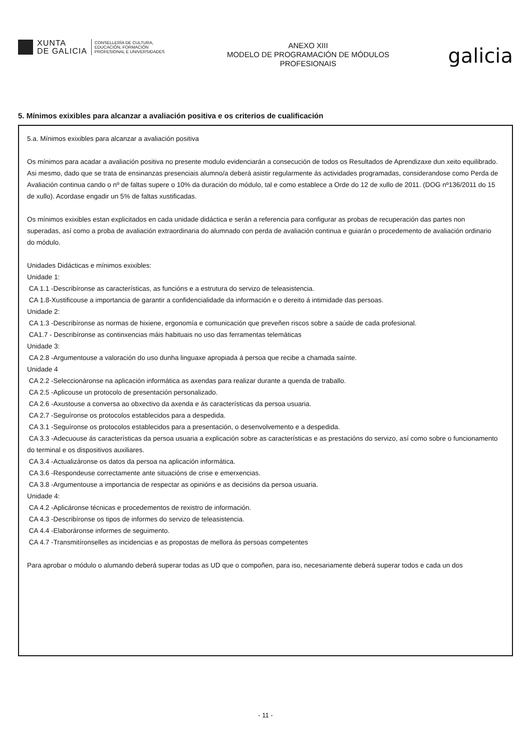XUNTA
DE GALICIA
CONSELLERÍA DE CULTURA,
EDUCACIÓN, FORMACIÓN
PROFESIONAL E UNIVERSIDADES
ANEXO XIII
MODELO DE PROGRAMACIÓN DE MÓDULOS
PROFESIONAIS
galicia
5. Mínimos exixibles para alcanzar a avaliación positiva e os criterios de cualificación
5.a. Mínimos exixibles para alcanzar a avaliación positiva
Os mínimos para acadar a avaliación positiva no presente modulo evidenciarán a consecución de todos os Resultados de Aprendizaxe dun xeito equilibrado. Asi mesmo, dado que se trata de ensinanzas presenciais alumno/a deberá asistir regularmente ás actividades programadas, considerandose como Perda de Avaliación continua cando o nº de faltas supere o 10% da duración do módulo, tal e como establece a Orde do 12 de xullo de 2011. (DOG nº136/2011 do 15 de xullo). Acordase engadir un 5% de faltas xustificadas.
Os mínimos exixibles estan explicitados en cada unidade didáctica e serán a referencia para configurar as probas de recuperación das partes non superadas, así como a proba de avaliación extraordinaria do alumnado con perda de avaliación continua e guiarán o procedemento de avaliación ordinario do módulo.
Unidades Didácticas e mínimos exixibles:
Unidade 1:
CA 1.1 -Describíronse as características, as funcións e a estrutura do servizo de teleasistencia.
CA 1.8-Xustificouse a importancia de garantir a confidencialidade da información e o dereito á intimidade das persoas.
Unidade 2:
CA 1.3 -Describíronse as normas de hixiene, ergonomía e comunicación que preveñen riscos sobre a saúde de cada profesional.
CA1.7 - Describíronse as continxencias máis habituais no uso das ferramentas telemáticas
Unidade 3:
CA 2.8 -Argumentouse a valoración do uso dunha linguaxe apropiada á persoa que recibe a chamada saínte.
Unidade 4
CA 2.2 -Seleccionáronse na aplicación informática as axendas para realizar durante a quenda de traballo.
CA 2.5 -Aplicouse un protocolo de presentación personalizado.
CA 2.6 -Axustouse a conversa ao obxectivo da axenda e ás características da persoa usuaria.
CA 2.7 -Seguíronse os protocolos establecidos para a despedida.
CA 3.1 -Seguíronse os protocolos establecidos para a presentación, o desenvolvemento e a despedida.
CA 3.3 -Adecuouse ás características da persoa usuaria a explicación sobre as características e as prestacións do servizo, así como sobre o funcionamento do terminal e os dispositivos auxiliares.
CA 3.4 -Actualizáronse os datos da persoa na aplicación informática.
CA 3.6 -Respondeuse correctamente ante situacións de crise e emerxencias.
CA 3.8 -Argumentouse a importancia de respectar as opinións e as decisións da persoa usuaria.
Unidade 4:
CA 4.2 -Aplicáronse técnicas e procedementos de rexistro de información.
CA 4.3 -Describíronse os tipos de informes do servizo de teleasistencia.
CA 4.4 -Elaboráronse informes de seguimento.
CA 4.7 -Transmitíronselles as incidencias e as propostas de mellora ás persoas competentes
Para aprobar o módulo o alumando deberá superar todas as UD que o compoñen, para iso, necesariamente deberá superar todos e cada un dos
- 11 -